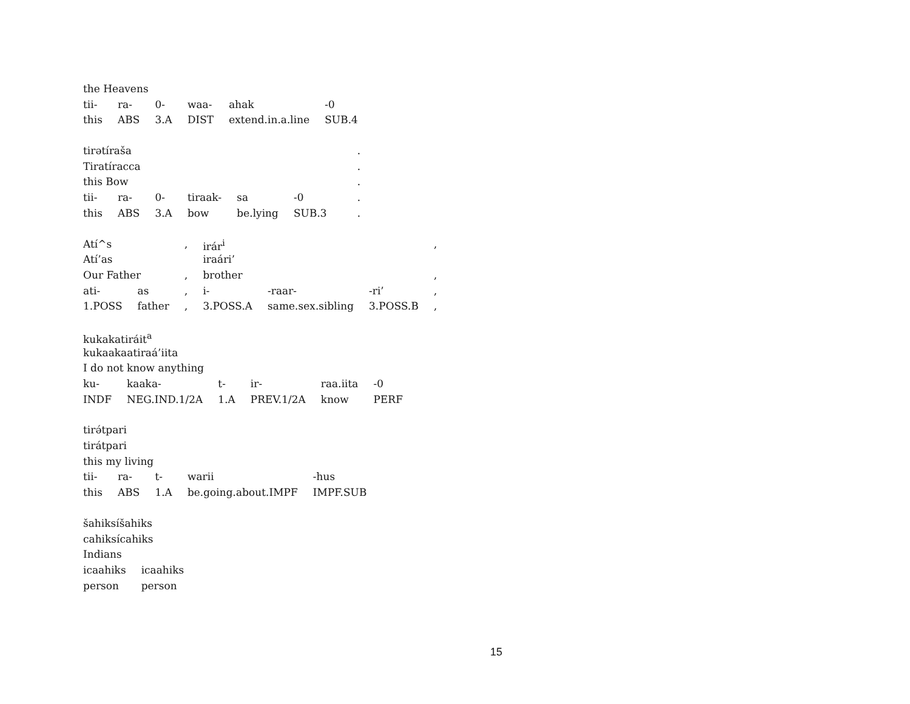| the Heavens | | | | | |
| tii- | ra- | 0- | waa- | ahak | -0 |
| this | ABS | 3.A | DIST | extend.in.a.line | SUB.4 |
| tirətíraša | | | | | | | . |
| Tiratíracca | | | | | | | . |
| this Bow | | | | | | | . |
| tii- | ra- | 0- | tiraak- | sa | -0 | | . |
| this | ABS | 3.A | bow | be.lying | SUB.3 | | . |
| Atí^s | | , | irár<sup>i</sup> | | | , |
| Atí’as | | | iraári’ | | | |
| Our Father | | , | brother | | | , |
| ati- | as | , | i- | -raar- | -ri’ | , |
| 1.POSS | father | , | 3.POSS.A | same.sex.sibling | 3.POSS.B | , |
| kukakatiráit<sup>a</sup> | | | | | |
| kukaakaatiraá’iita | | | | | |
| I do not know anything | | | | | |
| ku- | kaaka- | t- | ir- | raa.iita | -0 |
| INDF | NEG.IND.1/2A | 1.A | PREV.1/2A | know | PERF |
| tirə́tpari | | | | |
| tirátpari | | | | |
| this my living | | | | |
| tii- | ra- | t- | warii | -hus |
| this | ABS | 1.A | be.going.about.IMPF | IMPF.SUB |
| šahiksíšahiks | |
| cahiksícahiks | |
| Indians | |
| icaahiks | icaahiks |
| person | person |
15